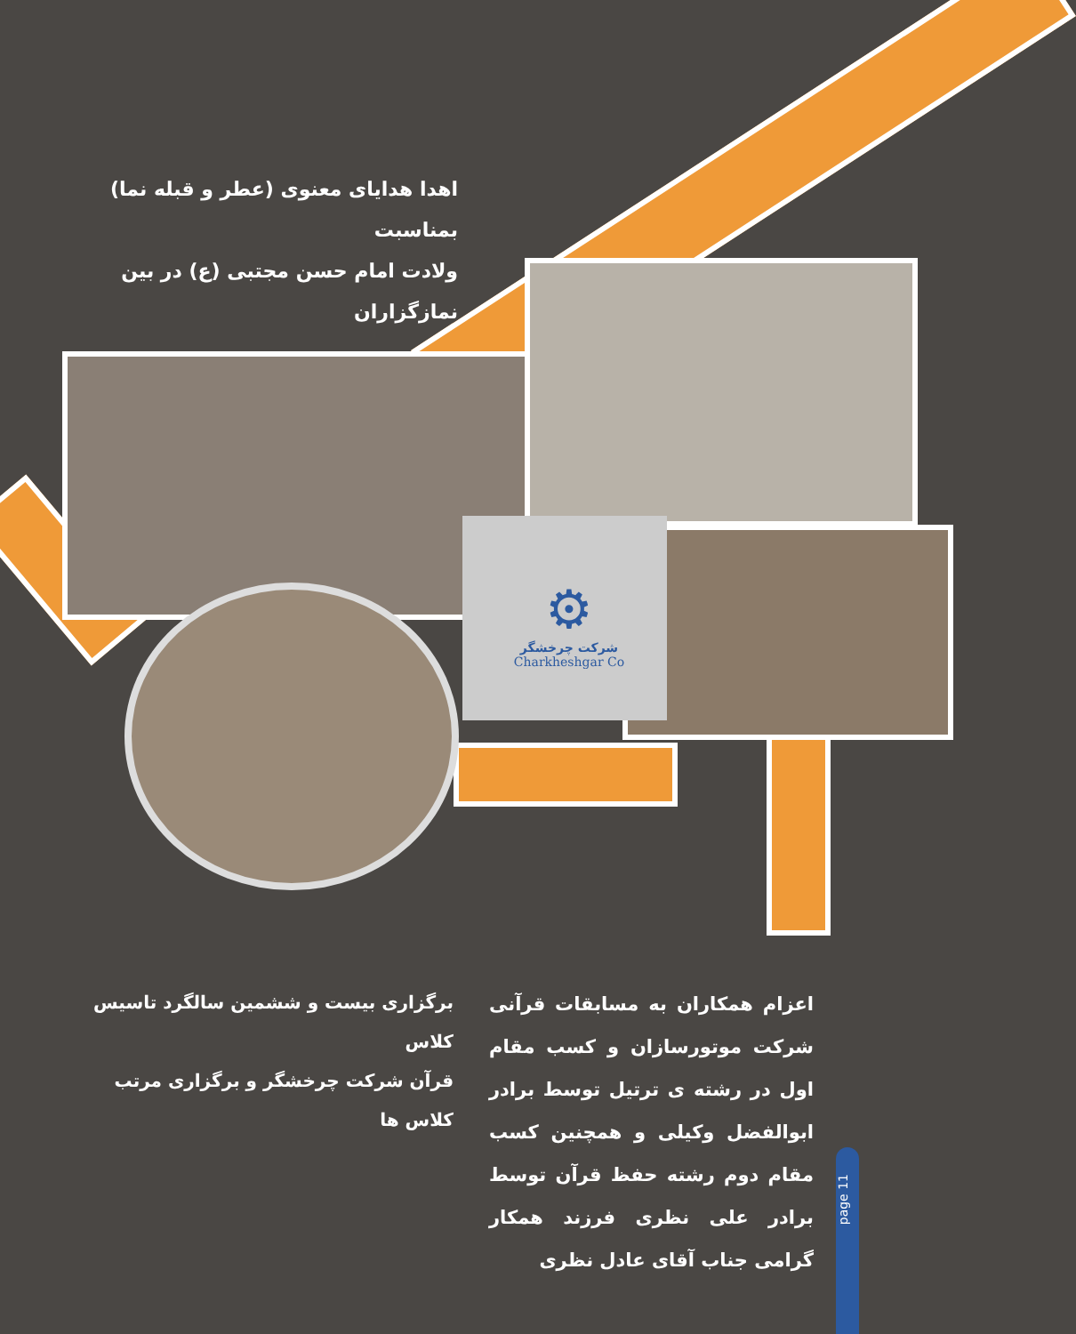⚙
شرکت چرخشگر
Charkheshgar Co
اهدا هدایای معنوی (عطر و قبله نما) بمناسبت
ولادت امام حسن مجتبی (ع) در بین نمازگزاران
برگزاری بیست و ششمین سالگرد تاسیس کلاس
قرآن شرکت چرخشگر و برگزاری مرتب کلاس ها
اعزام همکاران به مسابقات قرآنی شرکت موتورسازان و کسب مقام اول در رشته ی ترتیل توسط برادر ابوالفضل وکیلی و همچنین کسب مقام دوم رشته حفظ قرآن توسط برادر علی نظری فرزند همکار گرامی جناب آقای عادل نظری
page 11